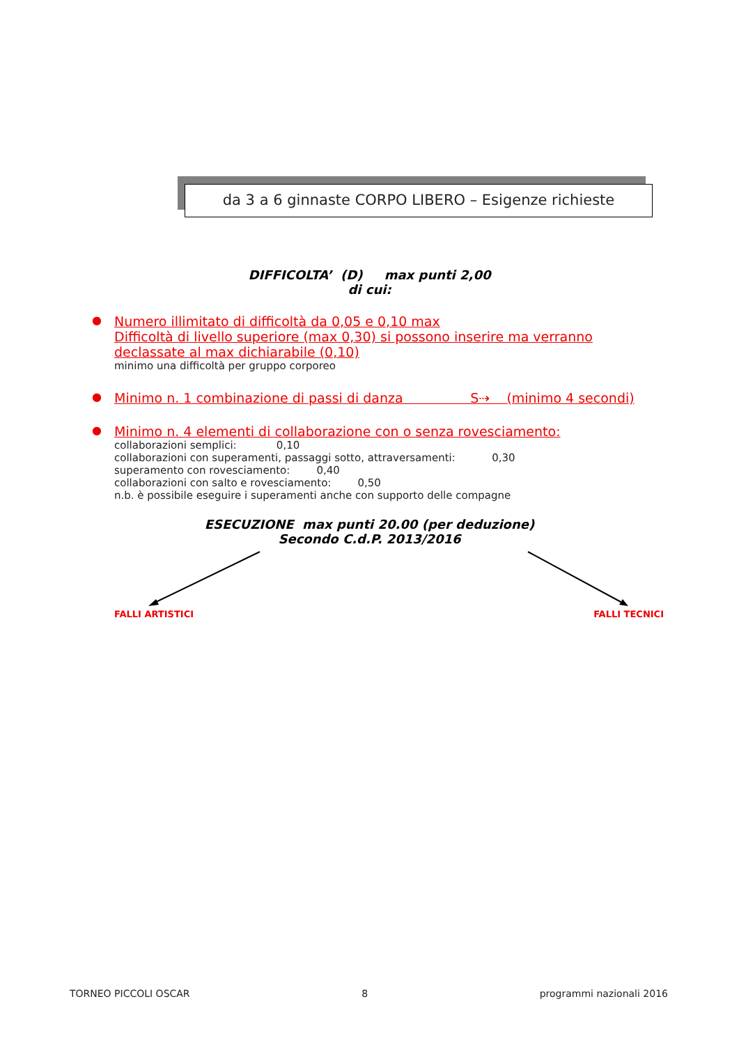da 3 a 6 ginnaste CORPO LIBERO – Esigenze richieste
DIFFICOLTA’ (D) max punti 2,00
di cui:
● Numero illimitato di difficoltà da 0,05 e 0,10 max
Difficoltà di livello superiore (max 0,30) si possono inserire ma verranno declassate al max dichiarabile (0,10)
minimo una difficoltà per gruppo corporeo
● Minimo n. 1 combinazione di passi di danza S⇢ (minimo 4 secondi)
● Minimo n. 4 elementi di collaborazione con o senza rovesciamento:
collaborazioni semplici: 0,10
collaborazioni con superamenti, passaggi sotto, attraversamenti: 0,30
superamento con rovesciamento: 0,40
collaborazioni con salto e rovesciamento: 0,50
n.b. è possibile eseguire i superamenti anche con supporto delle compagne
ESECUZIONE max punti 20.00 (per deduzione)
Secondo C.d.P. 2013/2016
FALLI ARTISTICI FALLI TECNICI
TORNEO PICCOLI OSCAR 8 programmi nazionali 2016